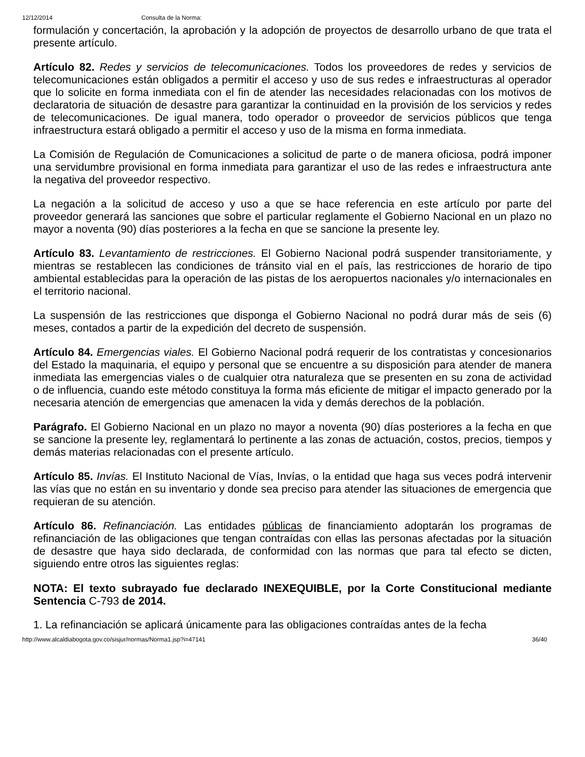12/12/2014 Consulta de la Norma:
formulación y concertación, la aprobación y la adopción de proyectos de desarrollo urbano de que trata el presente artículo.
Artículo 82. Redes y servicios de telecomunicaciones. Todos los proveedores de redes y servicios de telecomunicaciones están obligados a permitir el acceso y uso de sus redes e infraestructuras al operador que lo solicite en forma inmediata con el fin de atender las necesidades relacionadas con los motivos de declaratoria de situación de desastre para garantizar la continuidad en la provisión de los servicios y redes de telecomunicaciones. De igual manera, todo operador o proveedor de servicios públicos que tenga infraestructura estará obligado a permitir el acceso y uso de la misma en forma inmediata.
La Comisión de Regulación de Comunicaciones a solicitud de parte o de manera oficiosa, podrá imponer una servidumbre provisional en forma inmediata para garantizar el uso de las redes e infraestructura ante la negativa del proveedor respectivo.
La negación a la solicitud de acceso y uso a que se hace referencia en este artículo por parte del proveedor generará las sanciones que sobre el particular reglamente el Gobierno Nacional en un plazo no mayor a noventa (90) días posteriores a la fecha en que se sancione la presente ley.
Artículo 83. Levantamiento de restricciones. El Gobierno Nacional podrá suspender transitoriamente, y mientras se restablecen las condiciones de tránsito vial en el país, las restricciones de horario de tipo ambiental establecidas para la operación de las pistas de los aeropuertos nacionales y/o internacionales en el territorio nacional.
La suspensión de las restricciones que disponga el Gobierno Nacional no podrá durar más de seis (6) meses, contados a partir de la expedición del decreto de suspensión.
Artículo 84. Emergencias viales. El Gobierno Nacional podrá requerir de los contratistas y concesionarios del Estado la maquinaria, el equipo y personal que se encuentre a su disposición para atender de manera inmediata las emergencias viales o de cualquier otra naturaleza que se presenten en su zona de actividad o de influencia, cuando este método constituya la forma más eficiente de mitigar el impacto generado por la necesaria atención de emergencias que amenacen la vida y demás derechos de la población.
Parágrafo. El Gobierno Nacional en un plazo no mayor a noventa (90) días posteriores a la fecha en que se sancione la presente ley, reglamentará lo pertinente a las zonas de actuación, costos, precios, tiempos y demás materias relacionadas con el presente artículo.
Artículo 85. Invías. El Instituto Nacional de Vías, Invías, o la entidad que haga sus veces podrá intervenir las vías que no están en su inventario y donde sea preciso para atender las situaciones de emergencia que requieran de su atención.
Artículo 86. Refinanciación. Las entidades públicas de financiamiento adoptarán los programas de refinanciación de las obligaciones que tengan contraídas con ellas las personas afectadas por la situación de desastre que haya sido declarada, de conformidad con las normas que para tal efecto se dicten, siguiendo entre otros las siguientes reglas:
NOTA: El texto subrayado fue declarado INEXEQUIBLE, por la Corte Constitucional mediante Sentencia C-793 de 2014.
1. La refinanciación se aplicará únicamente para las obligaciones contraídas antes de la fecha
http://www.alcaldiabogota.gov.co/sisjur/normas/Norma1.jsp?i=47141 36/40